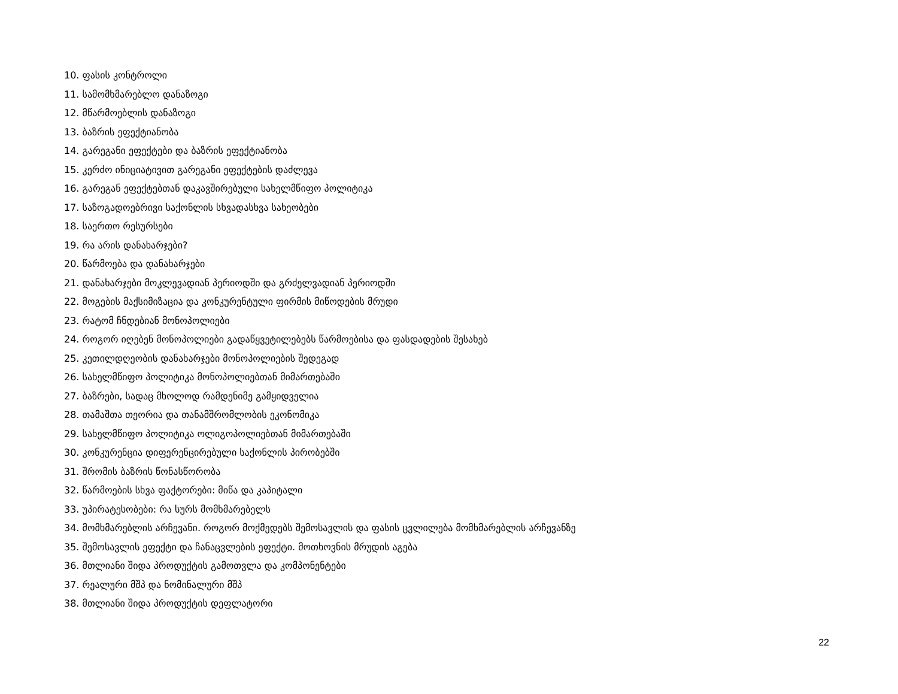10. ფასის კონტროლი
11. სამომხმარებლო დანაზოგი
12. მწარმოებლის დანაზოგი
13. ბაზრის ეფექტიანობა
14. გარეგანი ეფექტები და ბაზრის ეფექტიანობა
15. კერძო ინიციატივით გარეგანი ეფექტების დაძლევა
16. გარეგან ეფექტებთან დაკავშირებული სახელმწიფო პოლიტიკა
17. საზოგადოებრივი საქონლის სხვადასხვა სახეობები
18. საერთო რესურსები
19. რა არის დანახარჯები?
20. წარმოება და დანახარჯები
21. დანახარჯები მოკლევადიან პერიოდში და გრძელვადიან პერიოდში
22. მოგების მაქსიმიზაცია და კონკურენტული ფირმის მიწოდების მრუდი
23. რატომ ჩნდებიან მონოპოლიები
24. როგორ იღებენ მონოპოლიები გადაწყვეტილებებს წარმოებისა და ფასდადების შესახებ
25. კეთილდღეობის დანახარჯები მონოპოლიების შედეგად
26. სახელმწიფო პოლიტიკა მონოპოლიებთან მიმართებაში
27. ბაზრები, სადაც მხოლოდ რამდენიმე გამყიდველია
28. თამაშთა თეორია და თანამშრომლობის ეკონომიკა
29. სახელმწიფო პოლიტიკა ოლიგოპოლიებთან მიმართებაში
30. კონკურენცია დიფერენცირებული საქონლის პირობებში
31. შრომის ბაზრის წონასწორობა
32. წარმოების სხვა ფაქტორები: მიწა და კაპიტალი
33. უპირატესობები: რა სურს მომხმარებელს
34. მომხმარებლის არჩევანი. როგორ მოქმედებს შემოსავლის და ფასის ცვლილება მომხმარებლის არჩევანზე
35. შემოსავლის ეფექტი და ჩანაცვლების ეფექტი. მოთხოვნის მრუდის აგება
36. მთლიანი შიდა პროდუქტის გამოთვლა და კომპონენტები
37. რეალური მშპ და ნომინალური მშპ
38. მთლიანი შიდა პროდუქტის დეფლატორი
22